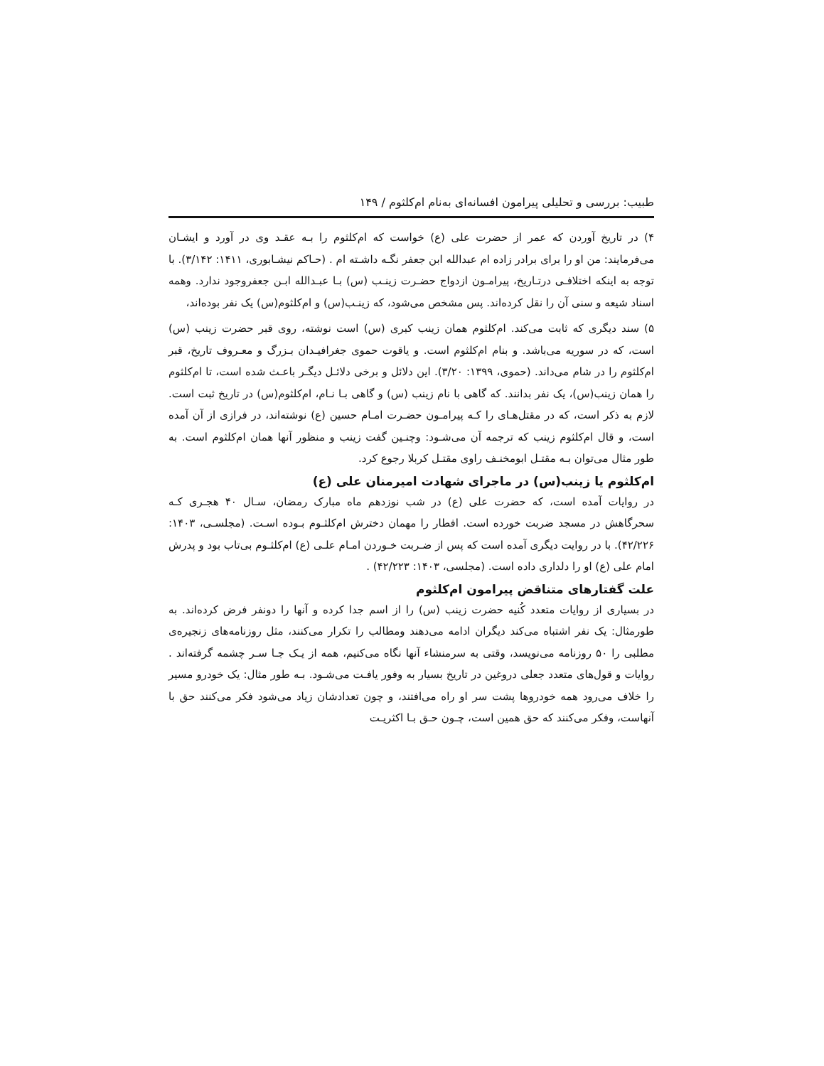طبیب: بررسی و تحلیلی پیرامون افسانه‌ای به‌نام ام‌کلثوم / ۱۴۹
۴) در تاریخ آوردن که عمر از حضرت علی (ع) خواست که ام‌کلثوم را بـه عقـد وی در آورد و ایشـان می‌فرمایند: من او را برای برادر زاده ام عبدالله ابن جعفر نگـه داشـته ام . (حـاکم نیشـابوری، ۱۴۱۱: ۳/۱۴۲). با توجه به اینکه اختلافـی درتـاریخ، پیرامـون ازدواج حضـرت زینـب (س) بـا عبـدالله ابـن جعفروجود ندارد. وهمه اسناد شیعه و سنی آن را نقل کرده‌اند. پس مشخص می‌شود، که زینـب(س) و ام‌کلثوم(س) یک نفر بوده‌اند،
۵) سند دیگری که ثابت می‌کند. ام‌کلثوم همان زینب کبری (س) است نوشته، روی قبر حضرت زینب (س) است، که در سوریه می‌باشد. و بنام ام‌کلثوم است. و یاقوت حموی جغرافیـدان بـزرگ و معـروف تاریخ، قبر ام‌کلثوم را در شام می‌داند. (حموی، ۱۳۹۹: ۳/۲۰). این دلائل و برخی دلائـل دیگـر باعـث شده است، تا ام‌کلثوم را همان زینب(س)، یک نفر بدانند. که گاهی با نام زینب (س) و گاهی بـا نـام، ام‌کلثوم(س) در تاریخ ثبت است. لازم به ذکر است، که در مقتل‌هـای را کـه پیرامـون حضـرت امـام حسین (ع) نوشته‌اند، در فرازی از آن آمده است، و قال ام‌کلثوم زینب که ترجمه آن می‌شـود: وچنـین گفت زینب و منظور آنها همان ام‌کلثوم است. به طور مثال می‌توان بـه مقتـل ابومخنـف راوی مقتـل کربلا رجوع کرد.
ام‌کلثوم یا زینب(س) در ماجرای شهادت امیرمنان علی (ع)
در روایات آمده است، که حضرت علی (ع) در شب نوزدهم ماه مبارک رمضان، سـال ۴۰ هجـری کـه سحرگاهش در مسجد ضربت خورده است. افطار را مهمان دخترش ام‌کلثـوم بـوده اسـت. (مجلسـی، ۱۴۰۳: ۴۲/۲۲۶). با در روایت دیگری آمده است که پس از ضـربت خـوردن امـام علـی (ع) ام‌کلثـوم بی‌تاب بود و پدرش امام علی (ع) او را دلداری داده است. (مجلسی، ۱۴۰۳: ۴۲/۲۲۳) .
علت گفتارهای متناقض پیرامون ام‌کلثوم
در بسیاری از روایات متعدد کُنیه حضرت زینب (س) را از اسم جدا کرده و آنها را دونفر فرض کرده‌اند. به طورمثال: یک نفر اشتباه می‌کند دیگران ادامه می‌دهند ومطالب را تکرار می‌کنند، مثل روزنامه‌های زنجیره‌ی مطلبی را ۵۰ روزنامه می‌نویسد، وقتی به سرمنشاء آنها نگاه می‌کنیم، همه از یـک جـا سـر چشمه گرفته‌اند . روایات و قول‌های متعدد جعلی دروغین در تاریخ بسیار به وفور یافـت می‌شـود. بـه طور مثال: یک خودرو مسیر را خلاف می‌رود همه خودروها پشت سر او راه می‌افتند، و چون تعدادشان زیاد می‌شود فکر می‌کنند حق با آنهاست، وفکر می‌کنند که حق همین است، چـون حـق بـا اکثریـت